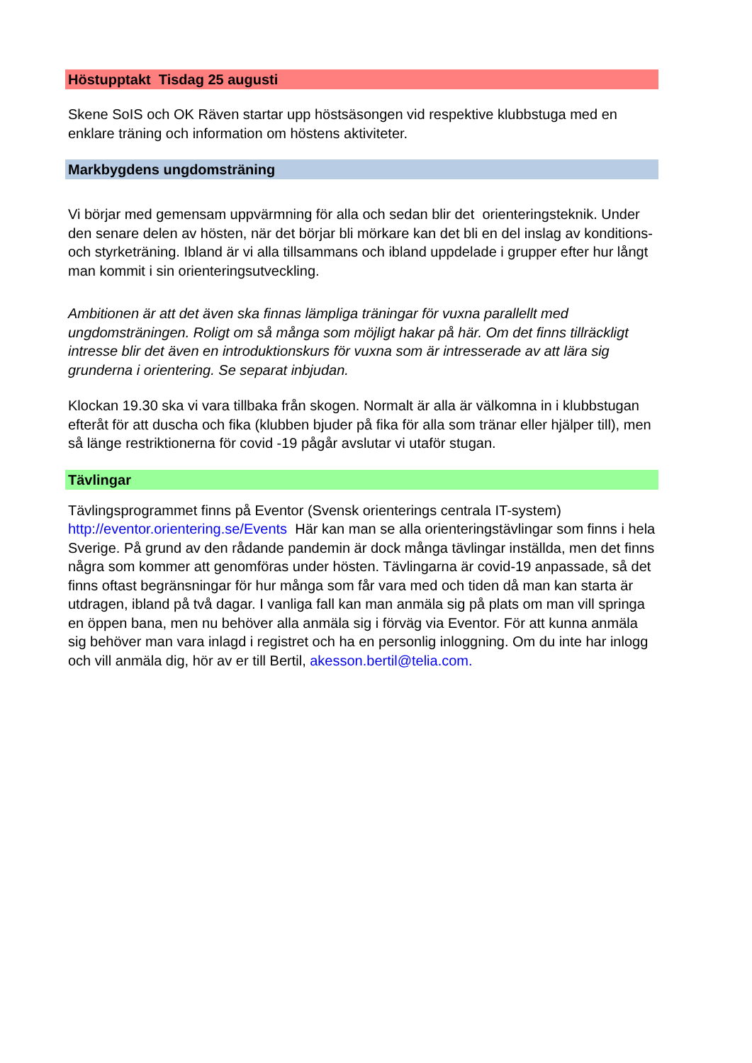Höstupptakt Tisdag 25 augusti
Skene SoIS och OK Räven startar upp höstsäsongen vid respektive klubbstuga med en enklare träning och information om höstens aktiviteter.
Markbygdens ungdomsträning
Vi börjar med gemensam uppvärmning för alla och sedan blir det orienteringsteknik. Under den senare delen av hösten, när det börjar bli mörkare kan det bli en del inslag av konditions- och styrketräning. Ibland är vi alla tillsammans och ibland uppdelade i grupper efter hur långt man kommit i sin orienteringsutveckling.
Ambitionen är att det även ska finnas lämpliga träningar för vuxna parallellt med ungdomsträningen. Roligt om så många som möjligt hakar på här. Om det finns tillräckligt intresse blir det även en introduktionskurs för vuxna som är intresserade av att lära sig grunderna i orientering. Se separat inbjudan.
Klockan 19.30 ska vi vara tillbaka från skogen. Normalt är alla är välkomna in i klubbstugan efteråt för att duscha och fika (klubben bjuder på fika för alla som tränar eller hjälper till), men så länge restriktionerna för covid -19 pågår avslutar vi utaför stugan.
Tävlingar
Tävlingsprogrammet finns på Eventor (Svensk orienterings centrala IT-system) http://eventor.orientering.se/Events Här kan man se alla orienteringstävlingar som finns i hela Sverige. På grund av den rådande pandemin är dock många tävlingar inställda, men det finns några som kommer att genomföras under hösten. Tävlingarna är covid-19 anpassade, så det finns oftast begränsningar för hur många som får vara med och tiden då man kan starta är utdragen, ibland på två dagar. I vanliga fall kan man anmäla sig på plats om man vill springa en öppen bana, men nu behöver alla anmäla sig i förväg via Eventor. För att kunna anmäla sig behöver man vara inlagd i registret och ha en personlig inloggning. Om du inte har inlogg och vill anmäla dig, hör av er till Bertil, akesson.bertil@telia.com.